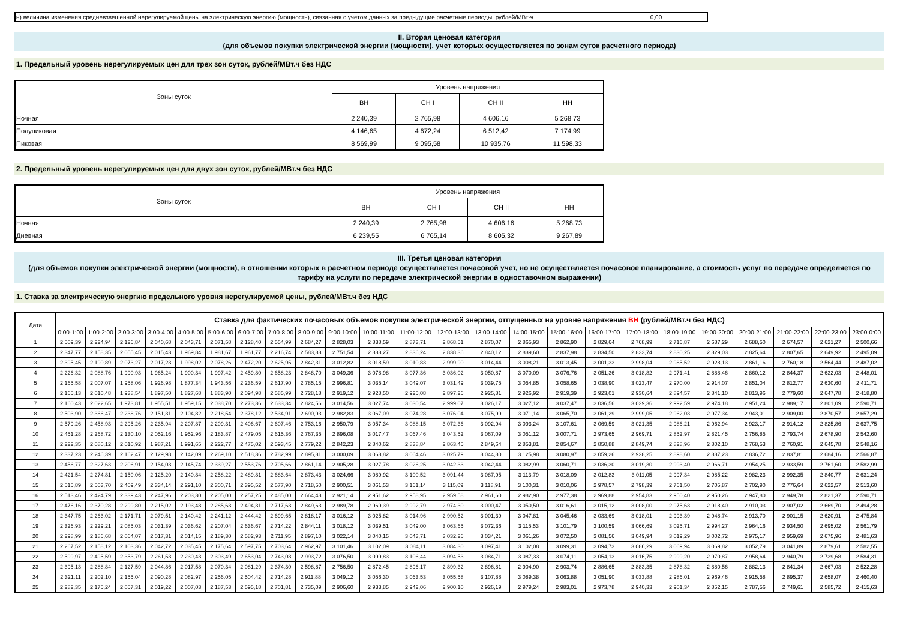| н) величина изменения средневзвешенной нерегулируемой цены на электрическую энергию (мощность), связанная с учетом данных за предыдущие расчетные периоды, рублей/МВт·ч | 0,00 |
II. Вторая ценовая категория
(для объемов покупки электрической энергии (мощности), учет которых осуществляется по зонам суток расчетного периода)
1. Предельный уровень нерегулируемых цен для трех зон суток, рублей/МВт.ч без НДС
| Зоны суток | Уровень напряжения | | | |
| | ВН | СН I | СН II | НН |
| Ночная | 2 240,39 | 2 765,98 | 4 606,16 | 5 268,73 |
| Полупиковая | 4 146,65 | 4 672,24 | 6 512,42 | 7 174,99 |
| Пиковая | 8 569,99 | 9 095,58 | 10 935,76 | 11 598,33 |
2. Предельный уровень нерегулируемых цен для двух зон суток, рублей/МВт.ч без НДС
| Зоны суток | Уровень напряжения | | | |
| | ВН | СН I | СН II | НН |
| Ночная | 2 240,39 | 2 765,98 | 4 606,16 | 5 268,73 |
| Дневная | 6 239,55 | 6 765,14 | 8 605,32 | 9 267,89 |
III. Третья ценовая категория
(для объемов покупки электрической энергии (мощности), в отношении которых в расчетном периоде осуществляется почасовой учет, но не осуществляется почасовое планирование, а стоимость услуг по передаче определяется по тарифу на услуги по передаче электрической энергии в одноставочном выражении)
1. Ставка за электрическую энергию предельного уровня нерегулируемой цены, рублей/МВт.ч без НДС
| Дата | Ставка для фактических почасовых объемов покупки электрической энергии, отпущенных на уровне напряжения ВН (рублей/МВт.ч без НДС) | | | | | | | | | | | | | | | | | | | | | | | |
| | 0:00-1:00 | 1:00-2:00 | 2:00-3:00 | 3:00-4:00 | 4:00-5:00 | 5:00-6:00 | 6:00-7:00 | 7:00-8:00 | 8:00-9:00 | 9:00-10:00 | 10:00-11:00 | 11:00-12:00 | 12:00-13:00 | 13:00-14:00 | 14:00-15:00 | 15:00-16:00 | 16:00-17:00 | 17:00-18:00 | 18:00-19:00 | 19:00-20:00 | 20:00-21:00 | 21:00-22:00 | 22:00-23:00 | 23:00-0:00 |
| 1 | 2 509,39 | 2 224,94 | 2 126,84 | 2 040,68 | 2 043,71 | 2 071,58 | 2 128,40 | 2 554,99 | 2 684,27 | 2 828,03 | 2 838,59 | 2 873,71 | 2 868,51 | 2 870,07 | 2 865,93 | 2 862,90 | 2 829,64 | 2 768,99 | 2 716,87 | 2 687,29 | 2 688,50 | 2 674,57 | 2 621,27 | 2 500,66 |
| 2 | 2 347,77 | 2 158,35 | 2 055,45 | 2 015,43 | 1 969,84 | 1 981,67 | 1 961,77 | 2 216,74 | 2 583,83 | 2 751,54 | 2 833,27 | 2 836,24 | 2 838,36 | 2 840,12 | 2 839,60 | 2 837,98 | 2 834,50 | 2 833,74 | 2 830,25 | 2 829,03 | 2 825,64 | 2 807,65 | 2 649,92 | 2 495,09 |
| 3 | 2 395,45 | 2 190,89 | 2 073,27 | 2 017,23 | 1 998,02 | 2 078,26 | 2 472,20 | 2 625,95 | 2 842,31 | 3 012,82 | 3 018,59 | 3 010,83 | 2 999,90 | 3 014,44 | 3 008,21 | 3 013,45 | 3 001,33 | 2 998,04 | 2 985,52 | 2 928,13 | 2 861,16 | 2 760,18 | 2 564,44 | 2 487,02 |
| 4 | 2 226,32 | 2 088,76 | 1 990,93 | 1 965,24 | 1 900,34 | 1 997,42 | 2 459,80 | 2 658,23 | 2 848,70 | 3 049,36 | 3 078,98 | 3 077,36 | 3 036,02 | 3 050,87 | 3 070,09 | 3 076,76 | 3 051,36 | 3 018,82 | 2 971,41 | 2 888,46 | 2 860,12 | 2 844,37 | 2 632,03 | 2 448,01 |
| 5 | 2 165,58 | 2 007,07 | 1 958,06 | 1 926,98 | 1 877,34 | 1 943,56 | 2 236,59 | 2 617,90 | 2 785,15 | 2 996,81 | 3 035,14 | 3 049,07 | 3 031,49 | 3 039,75 | 3 054,85 | 3 058,65 | 3 038,90 | 3 023,47 | 2 970,00 | 2 914,07 | 2 851,04 | 2 812,77 | 2 630,60 | 2 411,71 |
| 6 | 2 165,13 | 2 010,48 | 1 938,54 | 1 897,50 | 1 827,68 | 1 883,90 | 2 094,98 | 2 585,99 | 2 728,18 | 2 919,12 | 2 928,50 | 2 925,08 | 2 897,26 | 2 925,81 | 2 926,92 | 2 919,39 | 2 923,01 | 2 930,64 | 2 894,57 | 2 841,10 | 2 813,96 | 2 779,60 | 2 647,78 | 2 418,80 |
| 7 | 2 160,43 | 2 022,65 | 1 973,81 | 1 955,51 | 1 959,15 | 2 038,70 | 2 273,36 | 2 633,34 | 2 824,56 | 3 014,56 | 3 027,74 | 3 030,54 | 2 999,07 | 3 026,17 | 3 027,12 | 3 037,47 | 3 036,56 | 3 029,36 | 2 992,59 | 2 974,18 | 2 951,24 | 2 989,17 | 2 801,09 | 2 590,71 |
| 8 | 2 503,90 | 2 366,47 | 2 238,76 | 2 151,31 | 2 104,82 | 2 218,54 | 2 378,12 | 2 534,91 | 2 690,93 | 2 982,83 | 3 067,09 | 3 074,28 | 3 076,04 | 3 075,99 | 3 071,14 | 3 065,70 | 3 061,29 | 2 999,05 | 2 962,03 | 2 977,34 | 2 943,01 | 2 909,00 | 2 870,57 | 2 657,29 |
| 9 | 2 579,26 | 2 458,93 | 2 295,26 | 2 235,94 | 2 207,87 | 2 209,31 | 2 406,67 | 2 607,46 | 2 753,16 | 2 950,79 | 3 057,34 | 3 088,15 | 3 072,36 | 3 092,94 | 3 093,24 | 3 107,61 | 3 069,59 | 3 021,35 | 2 986,21 | 2 962,94 | 2 923,17 | 2 914,12 | 2 825,86 | 2 637,75 |
| 10 | 2 451,28 | 2 268,72 | 2 130,10 | 2 052,16 | 1 952,96 | 2 183,87 | 2 479,05 | 2 615,36 | 2 767,35 | 2 896,08 | 3 017,47 | 3 067,46 | 3 043,52 | 3 067,09 | 3 051,12 | 3 007,71 | 2 973,65 | 2 969,71 | 2 852,97 | 2 821,45 | 2 756,85 | 2 793,74 | 2 678,90 | 2 542,60 |
| 11 | 2 222,35 | 2 080,12 | 2 010,92 | 1 987,21 | 1 991,65 | 2 222,77 | 2 475,02 | 2 593,45 | 2 779,22 | 2 842,23 | 2 840,62 | 2 838,84 | 2 863,45 | 2 849,64 | 2 853,81 | 2 854,67 | 2 850,88 | 2 849,74 | 2 828,96 | 2 802,10 | 2 768,53 | 2 760,91 | 2 645,78 | 2 548,16 |
| 12 | 2 337,23 | 2 246,39 | 2 162,47 | 2 129,98 | 2 142,09 | 2 269,10 | 2 518,36 | 2 782,99 | 2 895,31 | 3 000,09 | 3 063,82 | 3 064,46 | 3 025,79 | 3 044,80 | 3 125,98 | 3 080,97 | 3 059,26 | 2 928,25 | 2 898,60 | 2 837,23 | 2 836,72 | 2 837,81 | 2 684,16 | 2 566,87 |
| 13 | 2 456,77 | 2 327,63 | 2 206,91 | 2 154,03 | 2 145,74 | 2 339,27 | 2 553,76 | 2 705,66 | 2 861,14 | 2 905,28 | 3 027,78 | 3 026,25 | 3 042,33 | 3 042,44 | 3 082,99 | 3 060,71 | 3 036,30 | 3 019,30 | 2 993,40 | 2 966,71 | 2 954,25 | 2 933,59 | 2 761,60 | 2 582,99 |
| 14 | 2 421,54 | 2 274,81 | 2 150,06 | 2 125,20 | 2 140,84 | 2 258,22 | 2 489,81 | 2 683,64 | 2 873,43 | 3 024,66 | 3 089,92 | 3 100,52 | 3 091,44 | 3 087,95 | 3 113,79 | 3 018,09 | 3 012,83 | 3 011,05 | 2 997,34 | 2 985,22 | 2 982,23 | 2 992,35 | 2 840,77 | 2 631,24 |
| 15 | 2 515,89 | 2 503,70 | 2 409,49 | 2 334,14 | 2 291,10 | 2 300,71 | 2 395,52 | 2 577,90 | 2 718,50 | 2 900,51 | 3 061,53 | 3 161,14 | 3 115,09 | 3 118,91 | 3 100,31 | 3 010,06 | 2 978,57 | 2 798,39 | 2 761,50 | 2 705,87 | 2 702,90 | 2 776,64 | 2 622,57 | 2 513,60 |
| 16 | 2 513,46 | 2 424,79 | 2 339,43 | 2 247,96 | 2 203,30 | 2 205,00 | 2 257,25 | 2 485,00 | 2 664,43 | 2 921,14 | 2 951,62 | 2 958,95 | 2 959,58 | 2 961,60 | 2 982,90 | 2 977,38 | 2 969,88 | 2 954,83 | 2 950,40 | 2 950,26 | 2 947,80 | 2 949,78 | 2 821,37 | 2 590,71 |
| 17 | 2 476,16 | 2 370,28 | 2 299,80 | 2 215,02 | 2 193,48 | 2 285,63 | 2 494,31 | 2 717,63 | 2 849,63 | 2 989,78 | 2 969,39 | 2 992,79 | 2 974,30 | 3 000,47 | 3 050,50 | 3 016,61 | 3 015,12 | 3 008,00 | 2 975,63 | 2 918,40 | 2 910,03 | 2 907,02 | 2 669,70 | 2 494,28 |
| 18 | 2 347,75 | 2 263,02 | 2 171,71 | 2 079,51 | 2 140,42 | 2 241,12 | 2 444,42 | 2 699,65 | 2 818,17 | 3 016,12 | 3 025,82 | 3 014,96 | 2 990,52 | 3 001,39 | 3 047,81 | 3 045,46 | 3 033,69 | 3 018,01 | 2 993,39 | 2 948,74 | 2 913,70 | 2 901,15 | 2 620,91 | 2 475,84 |
| 19 | 2 326,93 | 2 229,21 | 2 085,03 | 2 031,39 | 2 036,62 | 2 207,04 | 2 636,67 | 2 714,22 | 2 844,11 | 3 018,12 | 3 039,51 | 3 049,00 | 3 063,65 | 3 072,36 | 3 115,53 | 3 101,79 | 3 100,59 | 3 066,69 | 3 025,71 | 2 994,27 | 2 964,16 | 2 934,50 | 2 695,02 | 2 561,79 |
| 20 | 2 298,99 | 2 186,68 | 2 064,07 | 2 017,31 | 2 014,15 | 2 189,30 | 2 582,93 | 2 711,95 | 2 897,10 | 3 022,14 | 3 040,15 | 3 043,71 | 3 032,26 | 3 034,21 | 3 061,26 | 3 072,50 | 3 081,56 | 3 049,94 | 3 019,29 | 3 002,72 | 2 975,17 | 2 959,69 | 2 675,96 | 2 481,63 |
| 21 | 2 267,52 | 2 158,12 | 2 103,36 | 2 042,72 | 2 035,45 | 2 175,64 | 2 597,75 | 2 703,64 | 2 962,97 | 3 101,46 | 3 102,09 | 3 084,11 | 3 084,30 | 3 097,41 | 3 102,08 | 3 099,31 | 3 094,73 | 3 086,29 | 3 069,94 | 3 069,82 | 3 052,79 | 3 041,89 | 2 879,61 | 2 582,55 |
| 22 | 2 599,97 | 2 495,59 | 2 353,79 | 2 261,53 | 2 230,43 | 2 303,49 | 2 653,04 | 2 743,08 | 2 993,72 | 3 076,50 | 3 099,83 | 3 106,44 | 3 094,53 | 3 084,71 | 3 087,33 | 3 074,11 | 3 054,13 | 3 016,75 | 2 999,20 | 2 970,87 | 2 958,64 | 2 940,79 | 2 739,68 | 2 584,31 |
| 23 | 2 395,13 | 2 288,84 | 2 127,59 | 2 044,86 | 2 017,58 | 2 070,34 | 2 081,29 | 2 374,30 | 2 598,87 | 2 756,50 | 2 872,45 | 2 896,17 | 2 899,32 | 2 896,81 | 2 904,90 | 2 903,74 | 2 886,65 | 2 883,35 | 2 878,32 | 2 880,56 | 2 882,13 | 2 841,34 | 2 667,03 | 2 522,28 |
| 24 | 2 321,11 | 2 202,10 | 2 155,04 | 2 090,28 | 2 082,97 | 2 256,05 | 2 504,42 | 2 714,28 | 2 911,88 | 3 049,12 | 3 056,30 | 3 063,53 | 3 055,58 | 3 107,88 | 3 089,38 | 3 063,88 | 3 051,90 | 3 033,88 | 2 986,01 | 2 969,46 | 2 915,58 | 2 895,37 | 2 658,07 | 2 460,40 |
| 25 | 2 282,35 | 2 175,24 | 2 057,31 | 2 019,22 | 2 007,03 | 2 187,53 | 2 595,18 | 2 701,81 | 2 735,09 | 2 906,60 | 2 933,85 | 2 942,06 | 2 900,10 | 2 926,19 | 2 979,24 | 2 983,01 | 2 973,78 | 2 940,33 | 2 901,34 | 2 852,15 | 2 787,56 | 2 749,61 | 2 585,72 | 2 415,63 |